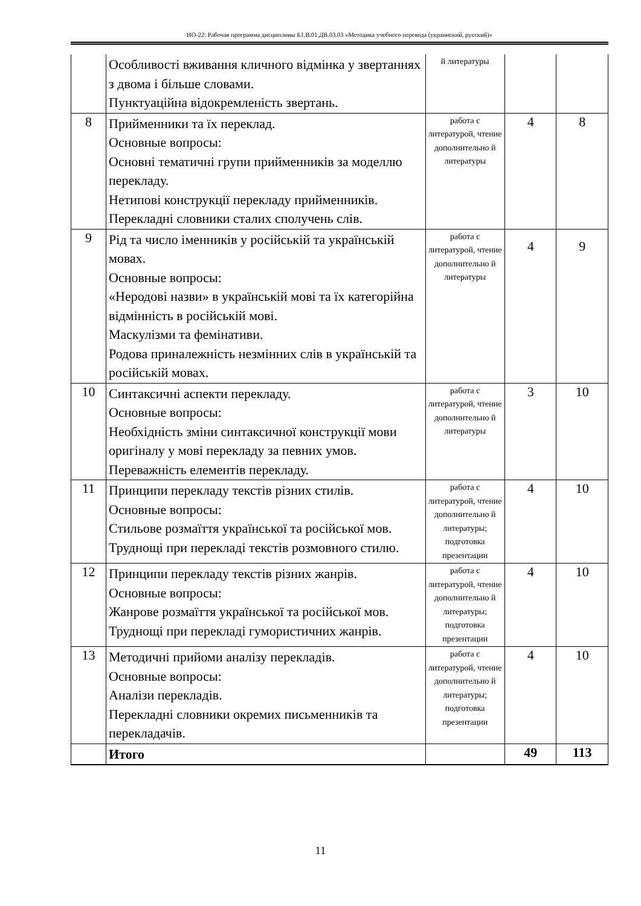НО-22: Рабочая программа дисциплины Б1.В.01.ДВ.03.03 «Методика учебного перевода (украинский, русский)»
| | Особливості вживання кличного відмінка у звертаннях з двома і більше словами. Пунктуаційна відокремленість звертань. | й литературы | | |
| 8 | Прийменники та їх переклад. Основные вопросы: Основні тематичні групи прийменників за моделлю перекладу. Нетипові конструкції перекладу прийменників. Перекладні словники сталих сполучень слів. | работа с литературой, чтение дополнительно й литературы | 4 | 8 |
| 9 | Рід та число іменників у російській та українській мовах. Основные вопросы: «Неродові назви» в українській мові та їх категорійна відмінність в російській мові. Маскулізми та фемінативи. Родова приналежність незмінних слів в українській та російській мовах. | работа с литературой, чтение дополнительно й литературы | 4 | 9 |
| 10 | Синтаксичні аспекти перекладу. Основные вопросы: Необхідність зміни синтаксичної конструкції мови оригіналу у мові перекладу за певних умов. Переважність елементів перекладу. | работа с литературой, чтение дополнительно й литературы | 3 | 10 |
| 11 | Принципи перекладу текстів різних стилів. Основные вопросы: Стильове розмаїття української та російської мов. Труднощі при перекладі текстів розмовного стилю. | работа с литературой, чтение дополнительно й литературы; подготовка презентации | 4 | 10 |
| 12 | Принципи перекладу текстів різних жанрів. Основные вопросы: Жанрове розмаїття української та російської мов. Труднощі при перекладі гумористичних жанрів. | работа с литературой, чтение дополнительно й литературы; подготовка презентации | 4 | 10 |
| 13 | Методичні прийоми аналізу перекладів. Основные вопросы: Аналізи перекладів. Перекладні словники окремих письменників та перекладачів. | работа с литературой, чтение дополнительно й литературы; подготовка презентации | 4 | 10 |
| | Итого | | 49 | 113 |
11